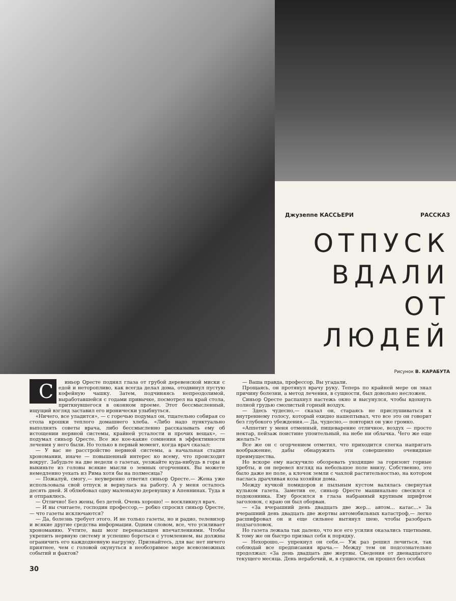Джузеппе КАССЬЕРИ РАССКАЗ
ОТПУСК ВДАЛИ ОТ ЛЮДЕЙ
Рисунок В. КАРАБУТА
Синьор Оресте поднял глаза от грубой деревенской миски с едой и неторопливо, как всегда делал дома, отодвинул пустую кофейную чашку. Затем, подчиняясь непреодолимой, выработавшейся с годами привычке, посмотрел на край стола, приткнувшегося в оконном проеме. Этот бессмысленный, ищущий взгляд заставил его иронически улыбнуться.
«Ничего, все уладится», — с горечью подумал он, тщательно собирая со стола крошки теплого домашнего хлеба. «Либо надо пунктуально выполнять советы врача, либо бессмысленно рассказывать ему об истощении нервной системы, крайней усталости и прочих вещах», — подумал синьор Оресте. Все же кое-какие сомнения в эффективности лечения у него были. Но только в первый момент, когда врач сказал:
— У вас не расстройство нервной системы, а начальная стадия хронома­нии, иначе — повышенный интерес ко всему, что происходит вокруг. Забудьте на две недели о газетах, уезжайте куда-нибудь в горы и выкиньте из головы всякие мысли о земных огорчениях. Вы можете немедленно уехать из Рима хотя бы на полмесяца?
— Пожалуй, смогу,— неуверенно ответил синьор Оресте.— Жена уже использовала свой отпуск и вернулась на работу. А у меня осталось десять дней. Я облюбовал одну маленькую деревушку в Апеннинах. Туда я и отправлюсь.
— Отлично! Без жены, без детей. Очень хорошо! — воскликнул врач.
— И вы считаете, господин профессор,— робко спросил синьор Оресте,— что газеты исключаются?
— Да, болезнь требует этого. И не только газеты, но и радио, телевизор и всякие другие средства информации. Одним словом, все, что усиливает хрономанию. Учтите, ваш мозг перенасыщен впечатлениями. Чтобы укрепить нервную систему и успешно бороться с утомлением, вы должны ограничить его каждодневную нагрузку. Признайтесь, для вас нет ничего приятнее, чем с головой окунуться в необозримое море всевозможных событий и фактов?
— Ваша правда, профессор. Вы угадали.
Прощаясь, он протянул врачу руку. Теперь по крайней мере он знал причину болезни, а метод лечения, в сущности, был довольно несложен.
Синьор Оресте распахнул настежь окно и высунулся, чтобы вдохнуть полной грудью смолистый горный воздух.
— Здесь чудесно,— сказал он, стараясь не прислушиваться к внутреннему голосу, который ехидно нашептывал, что все это он говорит без глубокого убеждения.— Да, чудесно,— повторил он уже громко.
«Аппетит у меня отменный, пищеварение отличное, воздух — просто нектар, пейзаж поистине упоительный, на небе ни облачка. Чего же еще желать?»
Все же он с огорчением отметил, что приходится слегка напрягать воображение, дабы обнаружить эти совершенно очевидные преимущества.
Но вскоре ему наскучило обозревать уходящие за горизонт горные хребты, и он перевел взгляд на небольшое поле внизу. Собственно, это было даже не поле, а клочок земли с чахлой растительностью, на котором паслась драчливая коза хозяйки дома.
Между кучкой помидоров и пыльным кустом валялась свернутая кульком газета. Заметив ее, синьор Оресте машинально свесился с подоконника. Ему бросился в глаза набранный крупным шрифтом заголовок, с краю он был оборван.
— «За вчерашний день двадцать две жер... автом... катас...» За вчерашний день двадцать две жертвы автомобильных катастроф,— легко расшифровал он и еще сильнее вытянул шею, чтобы разобрать подзаголовок.
Но газета лежала так далеко, что все его усилия оказались тщетными. К тому же он быстро призвал себя к порядку.
— Нехорошо,— упрекнул он себя.— Уж раз решил лечиться, так соблюдай все предписания врача.— Между тем он подсознательно продолжал: «За день двадцать две жертвы. Сведения от двенадцатого текущего месяца. День нерабочий, и, в сущности, он прошел без особых
30